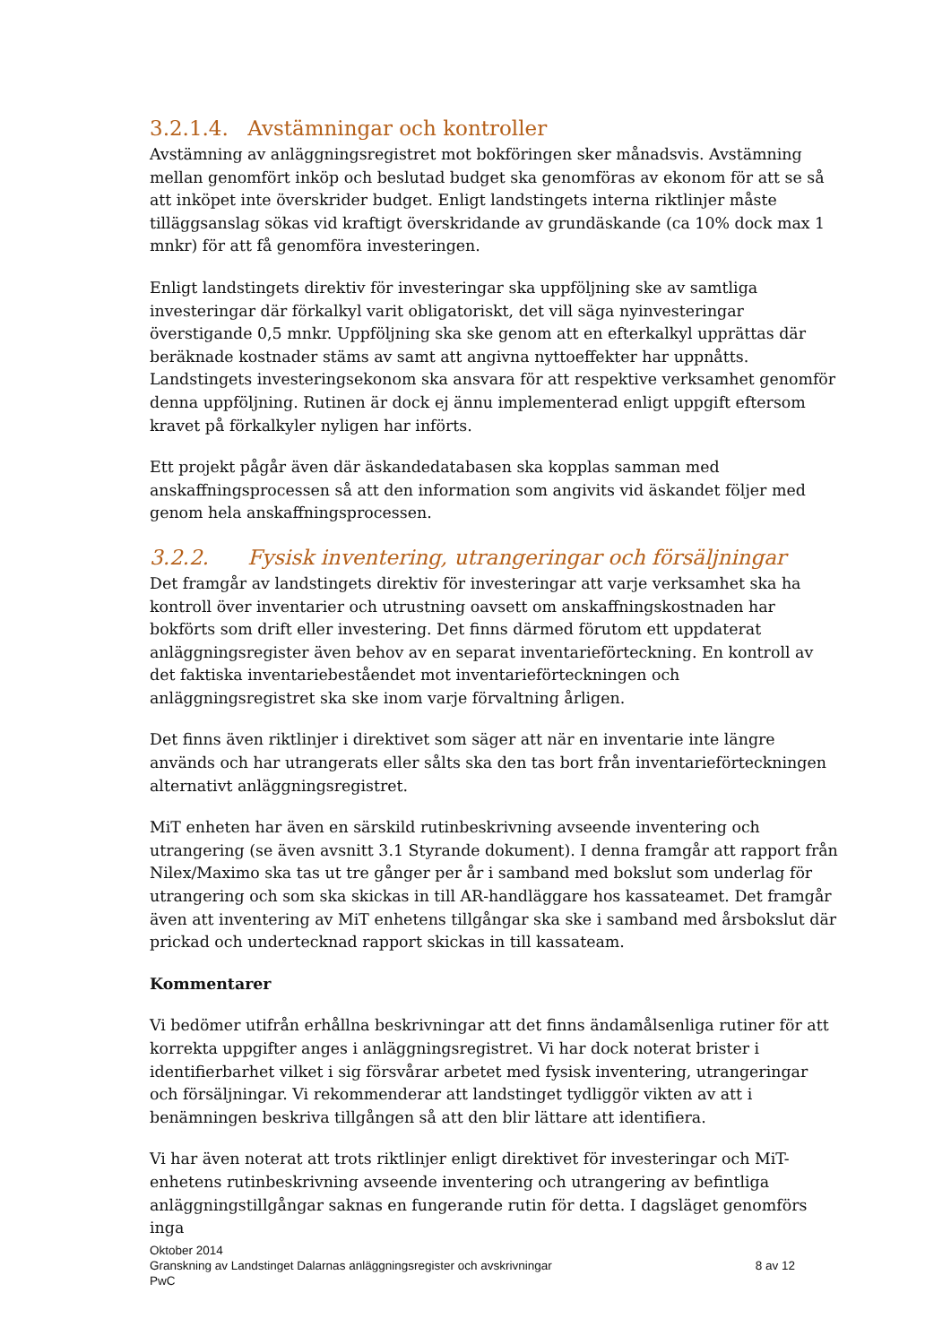3.2.1.4. Avstämningar och kontroller
Avstämning av anläggningsregistret mot bokföringen sker månadsvis. Avstämning mellan genomfört inköp och beslutad budget ska genomföras av ekonom för att se så att inköpet inte överskrider budget. Enligt landstingets interna riktlinjer måste tilläggsanslag sökas vid kraftigt överskridande av grundäskande (ca 10% dock max 1 mnkr) för att få genomföra investeringen.
Enligt landstingets direktiv för investeringar ska uppföljning ske av samtliga investeringar där förkalkyl varit obligatoriskt, det vill säga nyinvesteringar överstigande 0,5 mnkr. Uppföljning ska ske genom att en efterkalkyl upprättas där beräknade kostnader stäms av samt att angivna nyttoeffekter har uppnåtts. Landstingets investeringsekonom ska ansvara för att respektive verksamhet genomför denna uppföljning. Rutinen är dock ej ännu implementerad enligt uppgift eftersom kravet på förkalkyler nyligen har införts.
Ett projekt pågår även där äskandedatabasen ska kopplas samman med anskaffningsprocessen så att den information som angivits vid äskandet följer med genom hela anskaffningsprocessen.
3.2.2. Fysisk inventering, utrangeringar och försäljningar
Det framgår av landstingets direktiv för investeringar att varje verksamhet ska ha kontroll över inventarier och utrustning oavsett om anskaffningskostnaden har bokförts som drift eller investering. Det finns därmed förutom ett uppdaterat anläggningsregister även behov av en separat inventarieförteckning. En kontroll av det faktiska inventariebeståendet mot inventarieförteckningen och anläggningsregistret ska ske inom varje förvaltning årligen.
Det finns även riktlinjer i direktivet som säger att när en inventarie inte längre används och har utrangerats eller sålts ska den tas bort från inventarieförteckningen alternativt anläggningsregistret.
MiT enheten har även en särskild rutinbeskrivning avseende inventering och utrangering (se även avsnitt 3.1 Styrande dokument). I denna framgår att rapport från Nilex/Maximo ska tas ut tre gånger per år i samband med bokslut som underlag för utrangering och som ska skickas in till AR-handläggare hos kassateamet. Det framgår även att inventering av MiT enhetens tillgångar ska ske i samband med årsbokslut där prickad och undertecknad rapport skickas in till kassateam.
Kommentarer
Vi bedömer utifrån erhållna beskrivningar att det finns ändamålsenliga rutiner för att korrekta uppgifter anges i anläggningsregistret. Vi har dock noterat brister i identifierbarhet vilket i sig försvårar arbetet med fysisk inventering, utrangeringar och försäljningar. Vi rekommenderar att landstinget tydliggör vikten av att i benämningen beskriva tillgången så att den blir lättare att identifiera.
Vi har även noterat att trots riktlinjer enligt direktivet för investeringar och MiT-enhetens rutinbeskrivning avseende inventering och utrangering av befintliga anläggningstillgångar saknas en fungerande rutin för detta. I dagsläget genomförs inga
Oktober 2014
Granskning av Landstinget Dalarnas anläggningsregister och avskrivningar 8 av 12
PwC